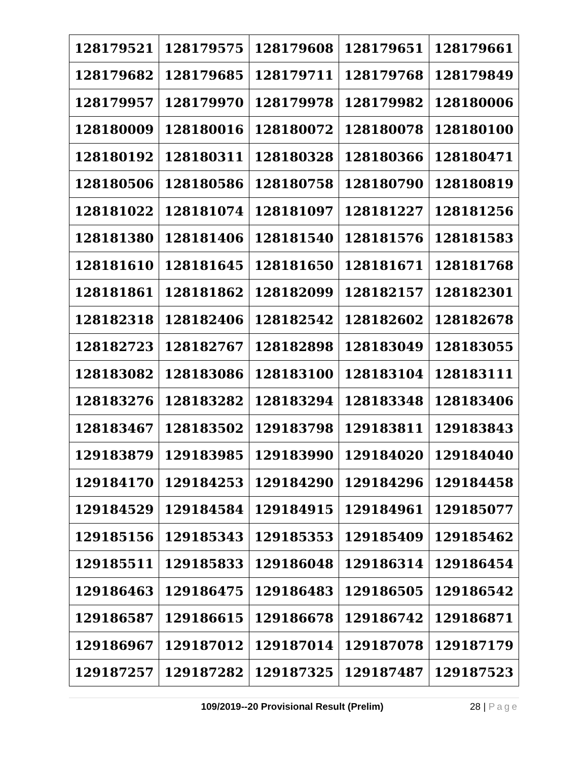| 128179521 | 128179575 | 128179608 | 128179651 | 128179661 |
| 128179682 | 128179685 | 128179711 | 128179768 | 128179849 |
| 128179957 | 128179970 | 128179978 | 128179982 | 128180006 |
| 128180009 | 128180016 | 128180072 | 128180078 | 128180100 |
| 128180192 | 128180311 | 128180328 | 128180366 | 128180471 |
| 128180506 | 128180586 | 128180758 | 128180790 | 128180819 |
| 128181022 | 128181074 | 128181097 | 128181227 | 128181256 |
| 128181380 | 128181406 | 128181540 | 128181576 | 128181583 |
| 128181610 | 128181645 | 128181650 | 128181671 | 128181768 |
| 128181861 | 128181862 | 128182099 | 128182157 | 128182301 |
| 128182318 | 128182406 | 128182542 | 128182602 | 128182678 |
| 128182723 | 128182767 | 128182898 | 128183049 | 128183055 |
| 128183082 | 128183086 | 128183100 | 128183104 | 128183111 |
| 128183276 | 128183282 | 128183294 | 128183348 | 128183406 |
| 128183467 | 128183502 | 129183798 | 129183811 | 129183843 |
| 129183879 | 129183985 | 129183990 | 129184020 | 129184040 |
| 129184170 | 129184253 | 129184290 | 129184296 | 129184458 |
| 129184529 | 129184584 | 129184915 | 129184961 | 129185077 |
| 129185156 | 129185343 | 129185353 | 129185409 | 129185462 |
| 129185511 | 129185833 | 129186048 | 129186314 | 129186454 |
| 129186463 | 129186475 | 129186483 | 129186505 | 129186542 |
| 129186587 | 129186615 | 129186678 | 129186742 | 129186871 |
| 129186967 | 129187012 | 129187014 | 129187078 | 129187179 |
| 129187257 | 129187282 | 129187325 | 129187487 | 129187523 |
109/2019--20 Provisional Result (Prelim)
28 | Page